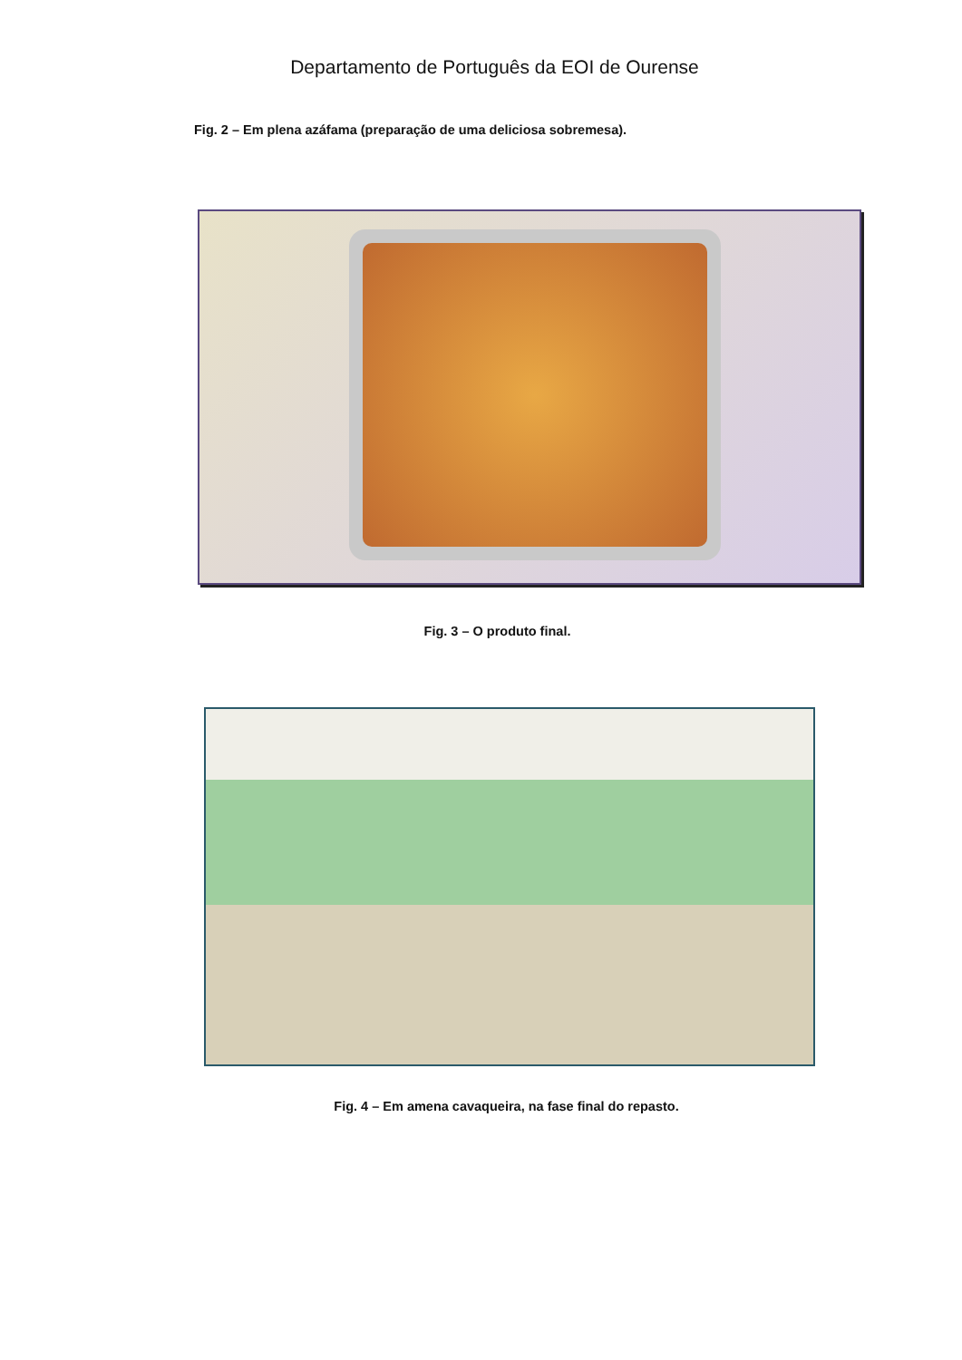Departamento de Português da EOI de Ourense
Fig. 2 – Em plena azáfama (preparação de uma deliciosa sobremesa).
Fig. 3 – O produto final.
Fig. 4 – Em amena cavaqueira, na fase final do repasto.